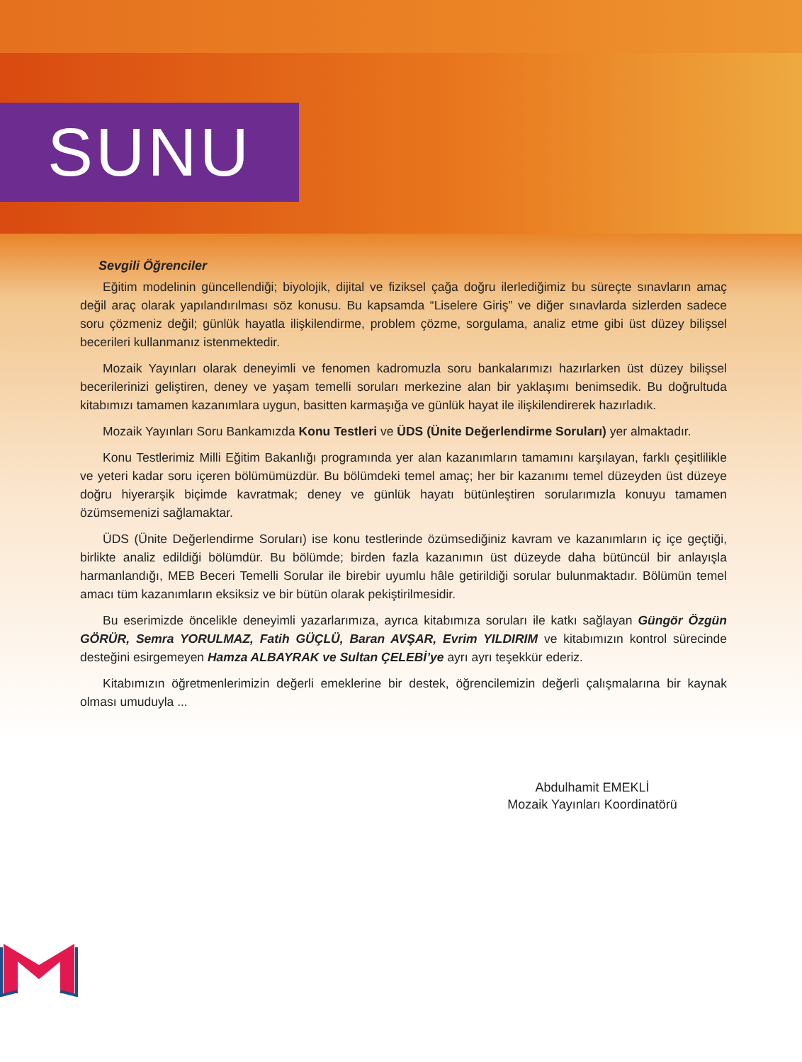SUNU
Sevgili Öğrenciler
Eğitim modelinin güncellendiği; biyolojik, dijital ve fiziksel çağa doğru ilerlediğimiz bu süreçte sınavların amaç değil araç olarak yapılandırılması söz konusu. Bu kapsamda “Liselere Giriş” ve diğer sınavlarda sizlerden sadece soru çözmeniz değil; günlük hayatla ilişkilendirme, problem çözme, sorgulama, analiz etme gibi üst düzey bilişsel becerileri kullanmanız istenmektedir.
Mozaik Yayınları olarak deneyimli ve fenomen kadromuzla soru bankalarımızı hazırlarken üst düzey bilişsel becerilerinizi geliştiren, deney ve yaşam temelli soruları merkezine alan bir yaklaşımı benimsedik. Bu doğrultuda kitabımızı tamamen kazanımlara uygun, basitten karmaşığa ve günlük hayat ile ilişkilendirerek hazırladık.
Mozaik Yayınları Soru Bankamızda Konu Testleri ve ÜDS (Ünite Değerlendirme Soruları) yer almaktadır.
Konu Testlerimiz Milli Eğitim Bakanlığı programında yer alan kazanımların tamamını karşılayan, farklı çeşitlilikle ve yeteri kadar soru içeren bölümümüzdür. Bu bölümdeki temel amaç; her bir kazanımı temel düzeyden üst düzeye doğru hiyerarşik biçimde kavratmak; deney ve günlük hayatı bütünleştiren sorularımızla konuyu tamamen özümsemenizi sağlamaktar.
ÜDS (Ünite Değerlendirme Soruları) ise konu testlerinde özümsediğiniz kavram ve kazanımların iç içe geçtiği, birlikte analiz edildiği bölümdür. Bu bölümde; birden fazla kazanımın üst düzeyde daha bütüncül bir anlayışla harmanlandığı, MEB Beceri Temelli Sorular ile birebir uyumlu hâle getirildiği sorular bulunmaktadır. Bölümün temel amacı tüm kazanımların eksiksiz ve bir bütün olarak pekiştirilmesidir.
Bu eserimizde öncelikle deneyimli yazarlarımıza, ayrıca kitabımıza soruları ile katkı sağlayan Güngör Özgün GÖRÜR, Semra YORULMAZ, Fatih GÜÇLÜ, Baran AVŞAR, Evrim YILDIRIM ve kitabımızın kontrol sürecinde desteğini esirgemeyen Hamza ALBAYRAK ve Sultan ÇELEBİ’ye ayrı ayrı teşekkür ederiz.
Kitabımızın öğretmenlerimizin değerli emeklerine bir destek, öğrencilemizin değerli çalışmalarına bir kaynak olması umuduyla ...
Abdulhamit EMEKLİ
Mozaik Yayınları Koordinatörü